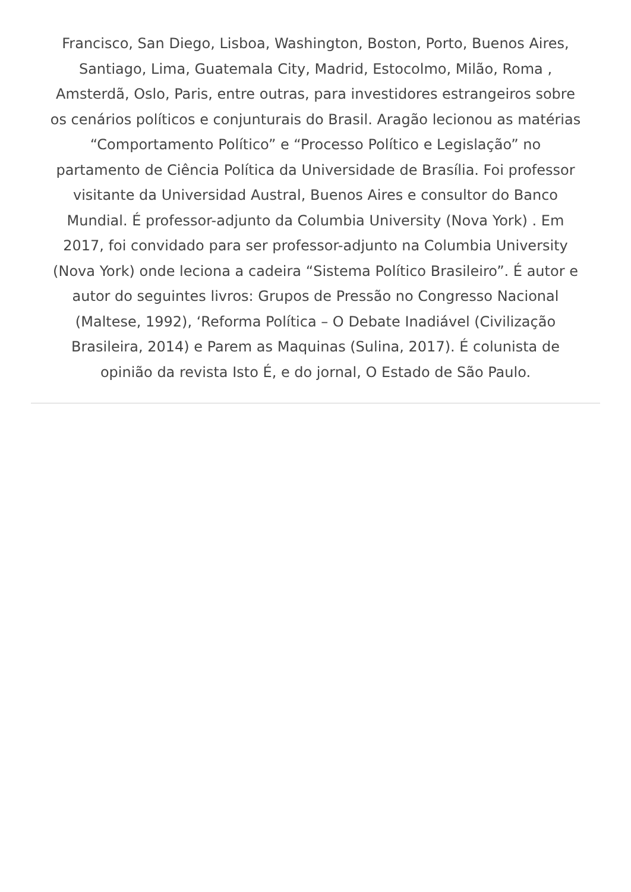Francisco, San Diego, Lisboa, Washington, Boston, Porto, Buenos Aires,
Santiago, Lima, Guatemala City, Madrid, Estocolmo, Milão, Roma ,
Amsterdã, Oslo, Paris, entre outras, para investidores estrangeiros sobre
os cenários políticos e conjunturais do Brasil. Aragão lecionou as matérias
“Comportamento Político” e “Processo Político e Legislação” no
partamento de Ciência Política da Universidade de Brasília. Foi professor
visitante da Universidad Austral, Buenos Aires e consultor do Banco
Mundial. É professor-adjunto da Columbia University (Nova York) . Em
2017, foi convidado para ser professor-adjunto na Columbia University
(Nova York) onde leciona a cadeira “Sistema Político Brasileiro”. É autor e
autor do seguintes livros: Grupos de Pressão no Congresso Nacional
(Maltese, 1992), ‘Reforma Política – O Debate Inadiável (Civilização
Brasileira, 2014) e Parem as Maquinas (Sulina, 2017). É colunista de
opinião da revista Isto É, e do jornal, O Estado de São Paulo.